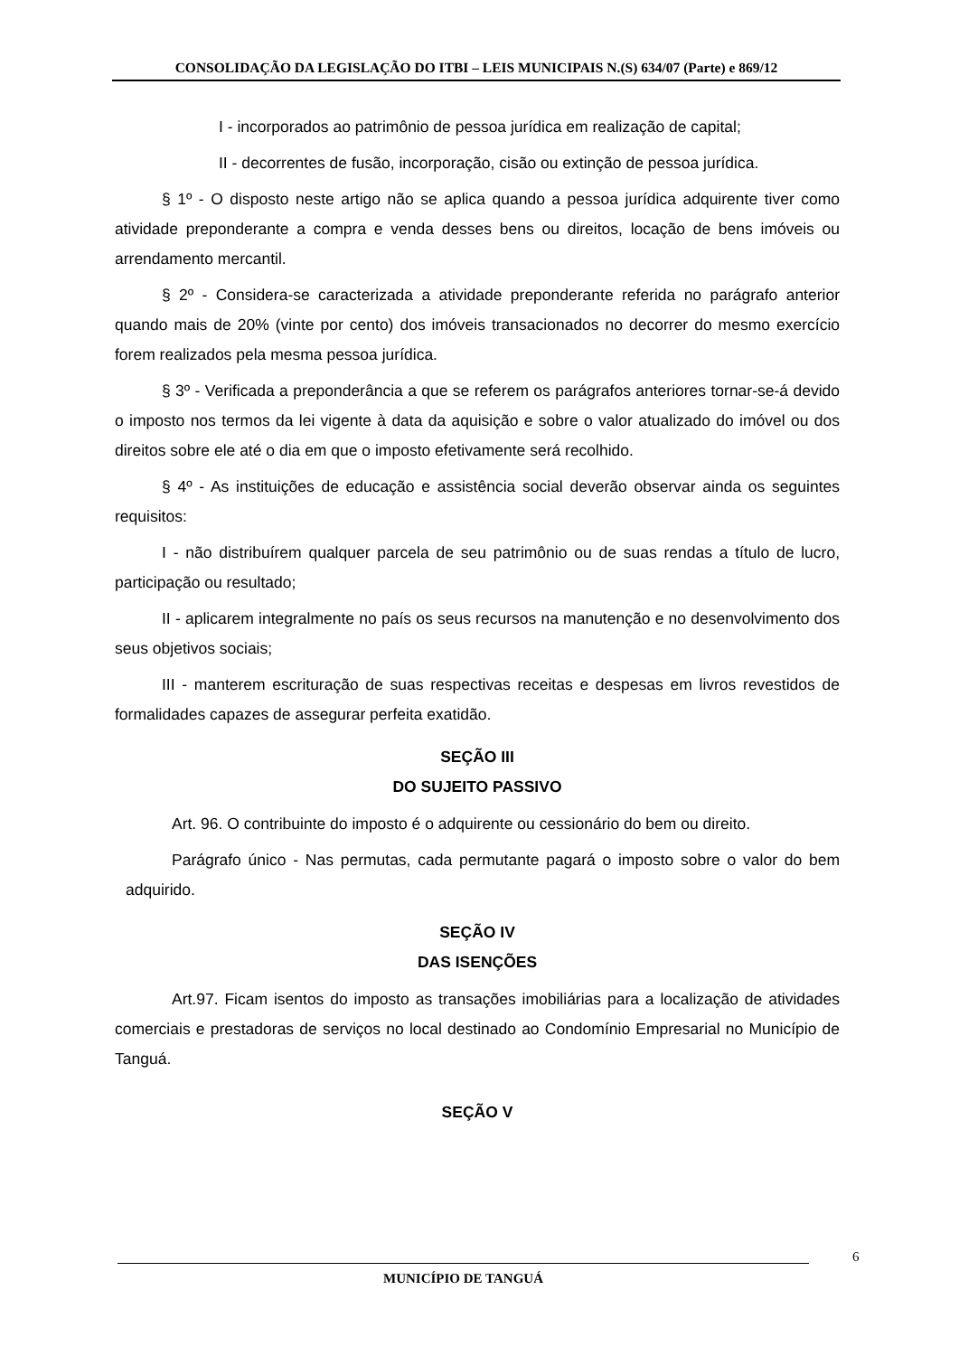CONSOLIDAÇÃO DA LEGISLAÇÃO DO ITBI – LEIS MUNICIPAIS N.(S) 634/07 (Parte) e 869/12
I - incorporados ao patrimônio de pessoa jurídica em realização de capital;
II - decorrentes de fusão, incorporação, cisão ou extinção de pessoa jurídica.
§ 1º - O disposto neste artigo não se aplica quando a pessoa jurídica adquirente tiver como atividade preponderante a compra e venda desses bens ou direitos, locação de bens imóveis ou arrendamento mercantil.
§ 2º - Considera-se caracterizada a atividade preponderante referida no parágrafo anterior quando mais de 20% (vinte por cento) dos imóveis transacionados no decorrer do mesmo exercício forem realizados pela mesma pessoa jurídica.
§ 3º - Verificada a preponderância a que se referem os parágrafos anteriores tornar-se-á devido o imposto nos termos da lei vigente à data da aquisição e sobre o valor atualizado do imóvel ou dos direitos sobre ele até o dia em que o imposto efetivamente será recolhido.
§ 4º - As instituições de educação e assistência social deverão observar ainda os seguintes requisitos:
I - não distribuírem qualquer parcela de seu patrimônio ou de suas rendas a título de lucro, participação ou resultado;
II - aplicarem integralmente no país os seus recursos na manutenção e no desenvolvimento dos seus objetivos sociais;
III - manterem escrituração de suas respectivas receitas e despesas em livros revestidos de formalidades capazes de assegurar perfeita exatidão.
SEÇÃO III
DO SUJEITO PASSIVO
Art. 96. O contribuinte do imposto é o adquirente ou cessionário do bem ou direito.
Parágrafo único - Nas permutas, cada permutante pagará o imposto sobre o valor do bem adquirido.
SEÇÃO IV
DAS ISENÇÕES
Art.97. Ficam isentos do imposto as transações imobiliárias para a localização de atividades comerciais e prestadoras de serviços no local destinado ao Condomínio Empresarial no Município de Tanguá.
SEÇÃO V
6
MUNICÍPIO DE TANGUÁ